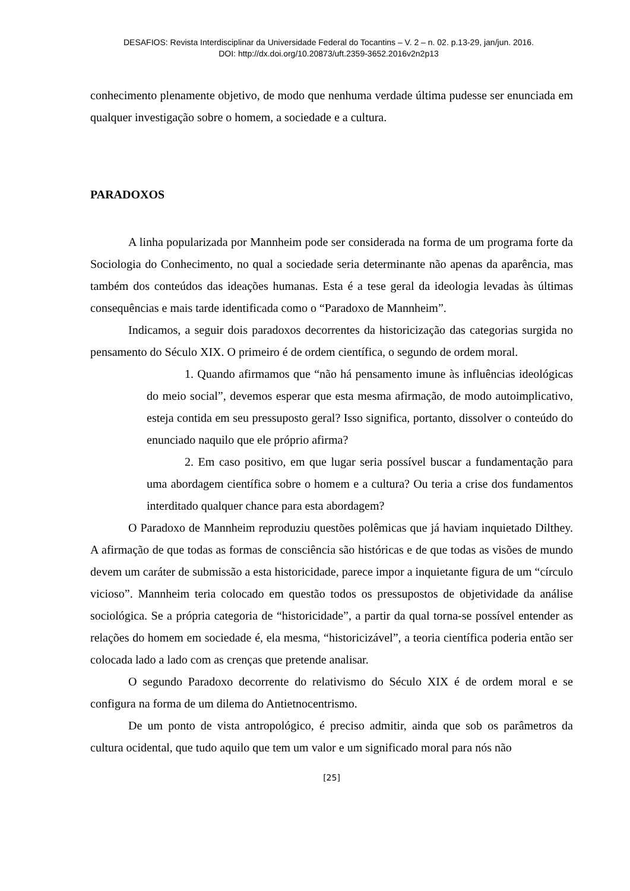DESAFIOS: Revista Interdisciplinar da Universidade Federal do Tocantins – V. 2 – n. 02. p.13-29, jan/jun. 2016.
DOI: http://dx.doi.org/10.20873/uft.2359-3652.2016v2n2p13
conhecimento plenamente objetivo, de modo que nenhuma verdade última pudesse ser enunciada em qualquer investigação sobre o homem, a sociedade e a cultura.
PARADOXOS
A linha popularizada por Mannheim pode ser considerada na forma de um programa forte da Sociologia do Conhecimento, no qual a sociedade seria determinante não apenas da aparência, mas também dos conteúdos das ideações humanas. Esta é a tese geral da ideologia levadas às últimas consequências e mais tarde identificada como o “Paradoxo de Mannheim”.
Indicamos, a seguir dois paradoxos decorrentes da historicização das categorias surgida no pensamento do Século XIX. O primeiro é de ordem científica, o segundo de ordem moral.
1. Quando afirmamos que “não há pensamento imune às influências ideológicas do meio social”, devemos esperar que esta mesma afirmação, de modo autoimplicativo, esteja contida em seu pressuposto geral? Isso significa, portanto, dissolver o conteúdo do enunciado naquilo que ele próprio afirma?
2. Em caso positivo, em que lugar seria possível buscar a fundamentação para uma abordagem científica sobre o homem e a cultura? Ou teria a crise dos fundamentos interditado qualquer chance para esta abordagem?
O Paradoxo de Mannheim reproduziu questões polêmicas que já haviam inquietado Dilthey. A afirmação de que todas as formas de consciência são históricas e de que todas as visões de mundo devem um caráter de submissão a esta historicidade, parece impor a inquietante figura de um “círculo vicioso”. Mannheim teria colocado em questão todos os pressupostos de objetividade da análise sociológica. Se a própria categoria de “historicidade”, a partir da qual torna-se possível entender as relações do homem em sociedade é, ela mesma, “historicizável”, a teoria científica poderia então ser colocada lado a lado com as crenças que pretende analisar.
O segundo Paradoxo decorrente do relativismo do Século XIX é de ordem moral e se configura na forma de um dilema do Antietnocentrismo.
De um ponto de vista antropológico, é preciso admitir, ainda que sob os parâmetros da cultura ocidental, que tudo aquilo que tem um valor e um significado moral para nós não
[25]